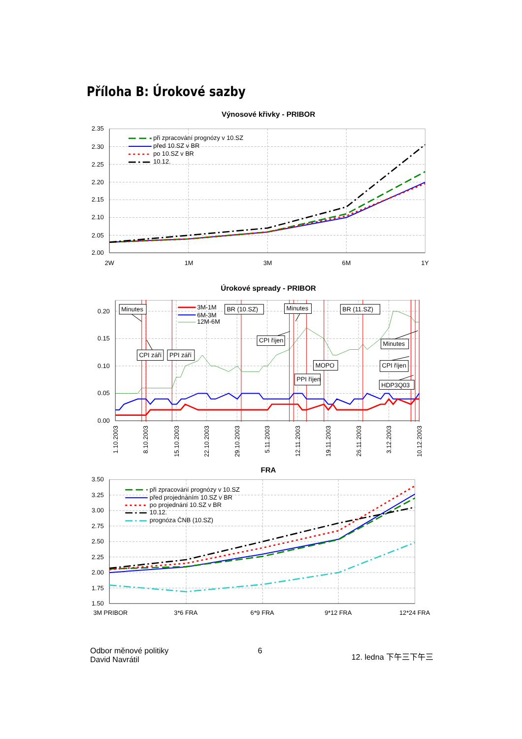Příloha B: Úrokové sazby
Výnosové křivky - PRIBOR
2.35
2.30
2.25
2.20
2.15
2.10
2.05
2.00
2W
1M
3M
6M
1Y
při zpracování prognózy v 10.SZ
před 10.SZ v BR
po 10.SZ v BR
10.12.
Úrokové spready - PRIBOR
0.20
0.15
0.10
0.05
0.00
1.10.2003
8.10.2003
15.10.2003
22.10.2003
29.10.2003
5.11.2003
12.11.2003
19.11.2003
26.11.2003
3.12.2003
10.12.2003
3M-1M
6M-3M
12M-6M
Minutes
BR (10.SZ)
Minutes
BR (11.SZ)
CPI říjen
CPI září
PPI září
Minutes
MOPO
CPI říjen
PPI říjen
HDP3Q03
FRA
3.50
3.25
3.00
2.75
2.50
2.25
2.00
1.75
1.50
3M PRIBOR
3*6 FRA
6*9 FRA
9*12 FRA
12*24 FRA
při zpracování prognózy v 10.SZ
před projednáním 10.SZ v BR
po projednání 10.SZ v BR
10.12.
prognóza ČNB (10.SZ)
Odbor měnové politiky
David Navrátil
6
12. ledna 下午三下午三